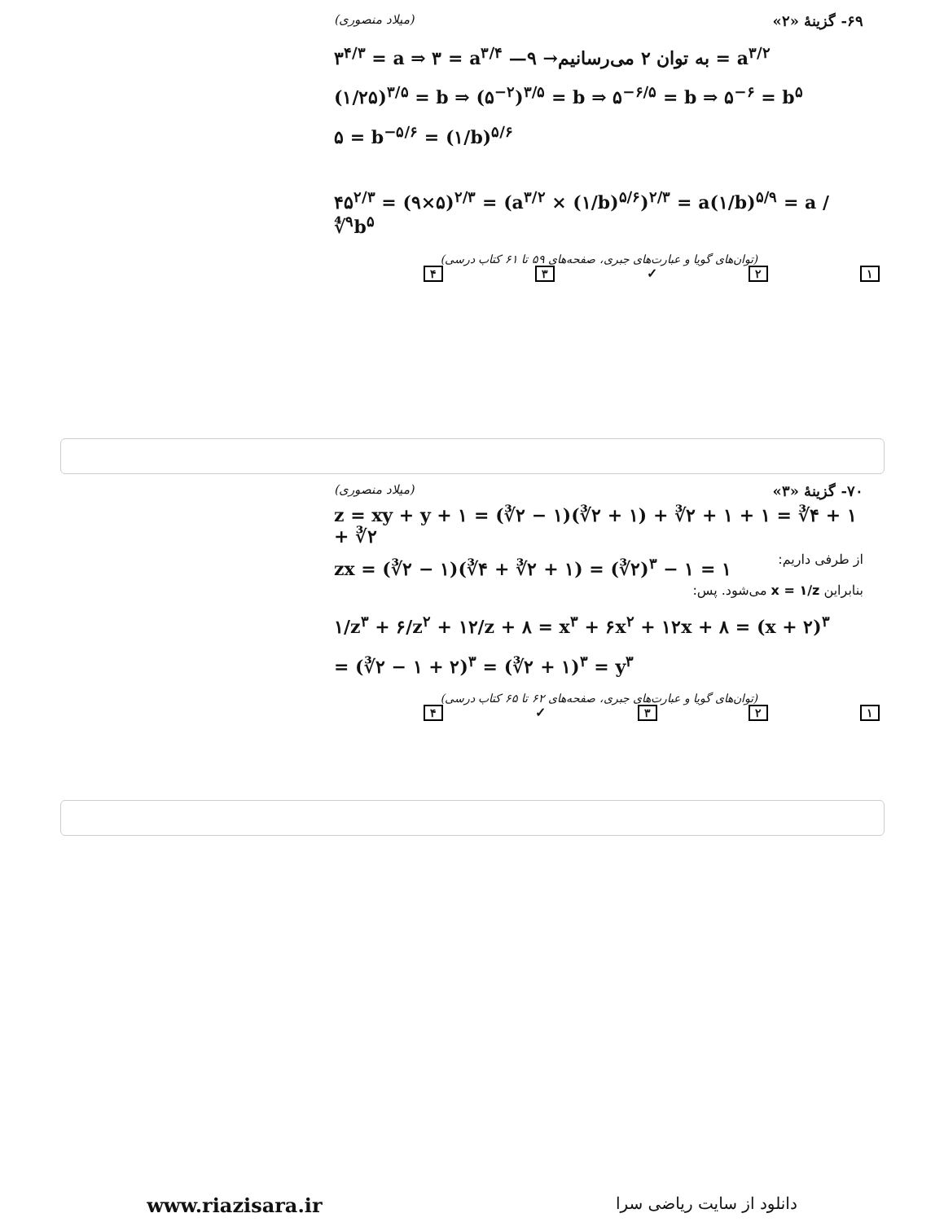۶۹- گزینهٔ «۲» (میلاد منصوری)
۳<sup>۴/۳</sup> = a ⇒ ۳ = a<sup>۳/۴</sup> —به توان ۲ می‌رسانیم→ ۹ = a<sup>۳/۲</sup>
(۱/۲۵)<sup>۳/۵</sup> = b ⇒ (۵<sup>−۲</sup>)<sup>۳/۵</sup> = b ⇒ ۵<sup>−۶/۵</sup> = b ⇒ ۵<sup>−۶</sup> = b<sup>۵</sup>
۵ = b<sup>−۵/۶</sup> = (۱/b)<sup>۵/۶</sup>
۴۵<sup>۲/۳</sup> = (۹×۵)<sup>۲/۳</sup> = (a<sup>۳/۲</sup> × (۱/b)<sup>۵/۶</sup>)<sup>۲/۳</sup> = a(۱/b)<sup>۵/۹</sup> = a / ∜<sup>۹</sup>b<sup>۵</sup>
(توان‌های گویا و عبارت‌های جبری، صفحه‌های ۵۹ تا ۶۱ کتاب درسی)
۱ ۲ ✓ ۳ ۴
۷۰- گزینهٔ «۳» (میلاد منصوری)
z = xy + y + ۱ = (∛۲ − ۱)(∛۲ + ۱) + ∛۲ + ۱ + ۱ = ∛۴ + ۱ + ∛۲
zx = (∛۲ − ۱)(∛۴ + ∛۲ + ۱) = (∛۲)<sup>۳</sup> − ۱ = ۱
از طرفی داریم:
بنابراین x = ۱/z می‌شود. پس:
۱/z<sup>۳</sup> + ۶/z<sup>۲</sup> + ۱۲/z + ۸ = x<sup>۳</sup> + ۶x<sup>۲</sup> + ۱۲x + ۸ = (x + ۲)<sup>۳</sup>
= (∛۲ − ۱ + ۲)<sup>۳</sup> = (∛۲ + ۱)<sup>۳</sup> = y<sup>۳</sup>
(توان‌های گویا و عبارت‌های جبری، صفحه‌های ۶۲ تا ۶۵ کتاب درسی)
۱ ۲ ۳ ✓ ۴
www.riazisara.ir دانلود از سایت ریاضی سرا